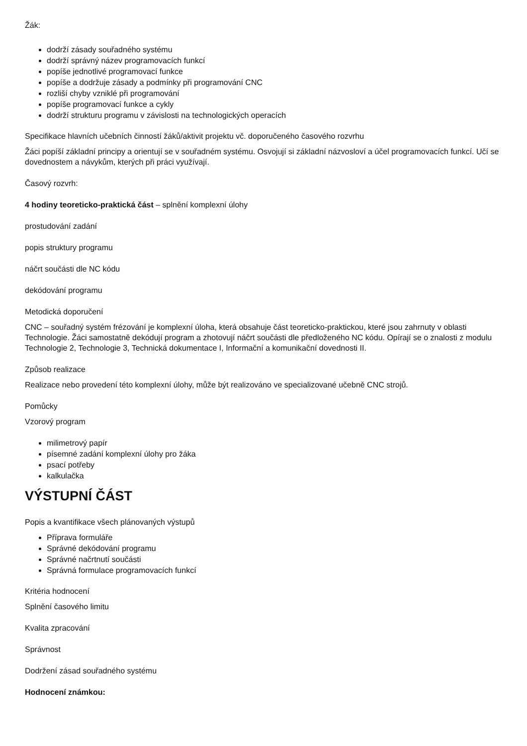Žák:
dodrží zásady souřadného systému
dodrží správný název programovacích funkcí
popíše jednotlivé programovací funkce
popíše a dodržuje zásady a podmínky při programování CNC
rozliší chyby vzniklé při programování
popíše programovací funkce a cykly
dodrží strukturu programu v závislosti na technologických operacích
Specifikace hlavních učebních činností žáků/aktivit projektu vč. doporučeného časového rozvrhu
Žáci popíší základní principy a orientují se v souřadném systému. Osvojují si základní názvosloví a účel programovacích funkcí. Učí se dovednostem a návykům, kterých při práci využívají.
Časový rozvrh:
4 hodiny teoreticko-praktická část – splnění komplexní úlohy
prostudování zadání
popis struktury programu
náčrt součásti dle NC kódu
dekódování programu
Metodická doporučení
CNC – souřadný systém frézování je komplexní úloha, která obsahuje část teoreticko-praktickou, které jsou zahrnuty v oblasti Technologie. Žáci samostatně dekódují program a zhotovují náčrt součásti dle předloženého NC kódu. Opírají se o znalosti z modulu Technologie 2, Technologie 3, Technická dokumentace I, Informační a komunikační dovednosti II.
Způsob realizace
Realizace nebo provedení této komplexní úlohy, může být realizováno ve specializované učebně CNC strojů.
Pomůcky
Vzorový program
milimetrový papír
písemné zadání komplexní úlohy pro žáka
psací potřeby
kalkulačka
VÝSTUPNÍ ČÁST
Popis a kvantifikace všech plánovaných výstupů
Příprava formuláře
Správné dekódování programu
Správné načrtnutí součásti
Správná formulace programovacích funkcí
Kritéria hodnocení
Splnění časového limitu
Kvalita zpracování
Správnost
Dodržení zásad souřadného systému
Hodnocení známkou: